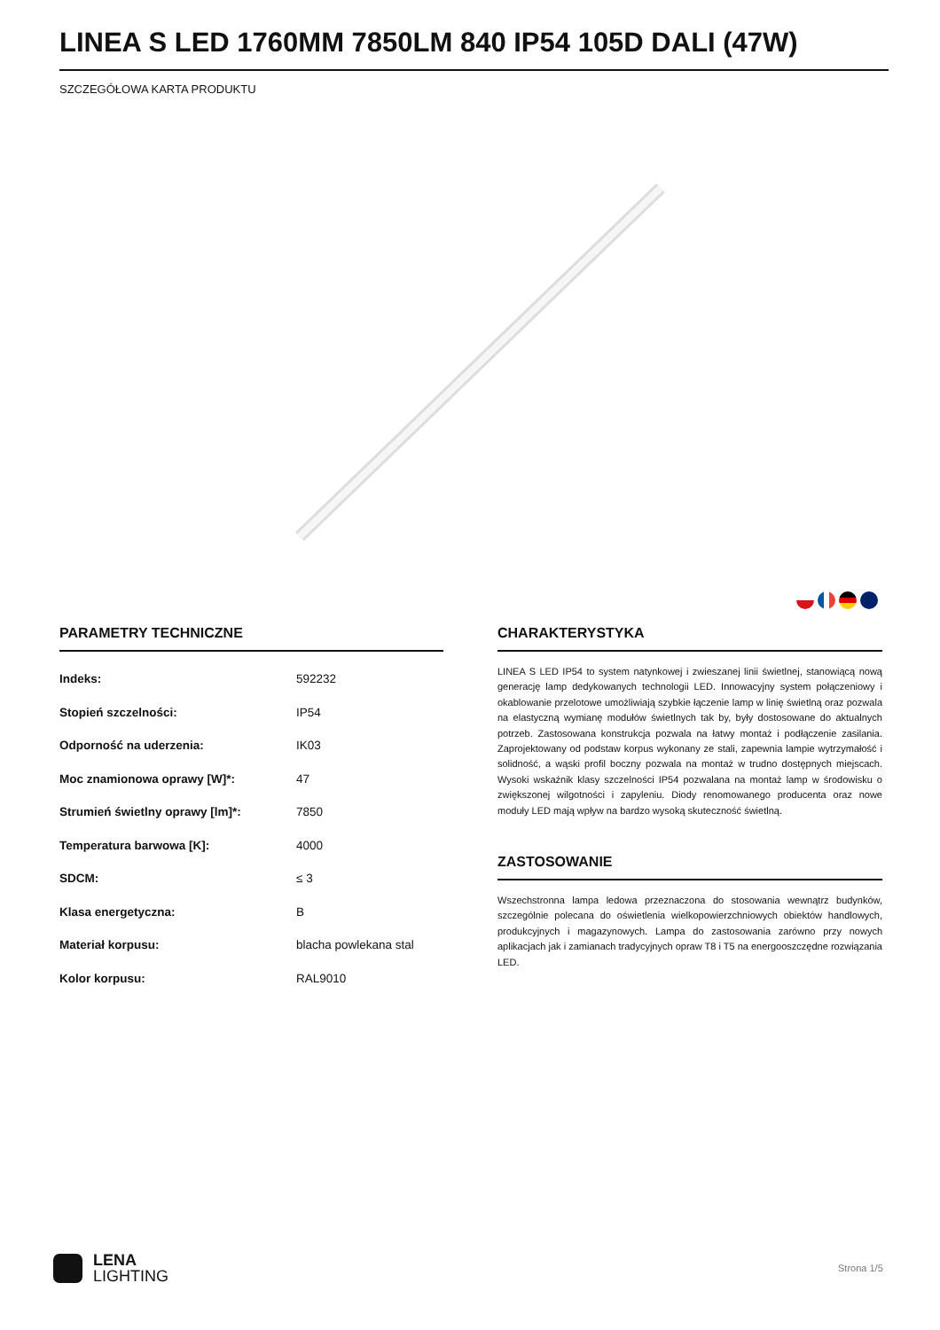LINEA S LED 1760MM 7850LM 840 IP54 105D DALI (47W)
SZCZEGÓŁOWA KARTA PRODUKTU
PARAMETRY TECHNICZNE
| Indeks: | 592232 |
| Stopień szczelności: | IP54 |
| Odporność na uderzenia: | IK03 |
| Moc znamionowa oprawy [W]*: | 47 |
| Strumień świetlny oprawy [lm]*: | 7850 |
| Temperatura barwowa [K]: | 4000 |
| SDCM: | ≤ 3 |
| Klasa energetyczna: | B |
| Materiał korpusu: | blacha powlekana stal |
| Kolor korpusu: | RAL9010 |
CHARAKTERYSTYKA
LINEA S LED IP54 to system natynkowej i zwieszanej linii świetlnej, stanowiącą nową generację lamp dedykowanych technologii LED. Innowacyjny system połączeniowy i okablowanie przelotowe umożliwiają szybkie łączenie lamp w linię świetlną oraz pozwala na elastyczną wymianę modułów świetlnych tak by, były dostosowane do aktualnych potrzeb. Zastosowana konstrukcja pozwala na łatwy montaż i podłączenie zasilania. Zaprojektowany od podstaw korpus wykonany ze stali, zapewnia lampie wytrzymałość i solidność, a wąski profil boczny pozwala na montaż w trudno dostępnych miejscach. Wysoki wskaźnik klasy szczelności IP54 pozwalana na montaż lamp w środowisku o zwiększonej wilgotności i zapyleniu. Diody renomowanego producenta oraz nowe moduły LED mają wpływ na bardzo wysoką skuteczność świetlną.
ZASTOSOWANIE
Wszechstronna lampa ledowa przeznaczona do stosowania wewnątrz budynków, szczególnie polecana do oświetlenia wielkopowierzchniowych obiektów handlowych, produkcyjnych i magazynowych. Lampa do zastosowania zarówno przy nowych aplikacjach jak i zamianach tradycyjnych opraw T8 i T5 na energooszczędne rozwiązania LED.
LENA
LIGHTING
Strona 1/5